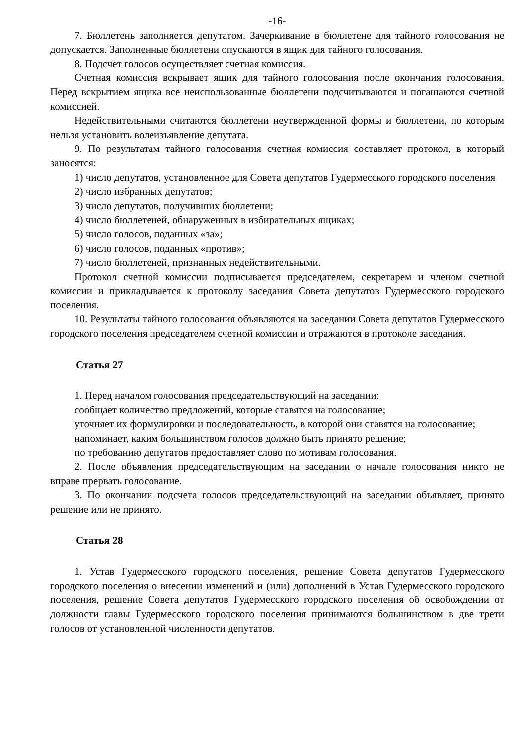-16-
7. Бюллетень заполняется депутатом. Зачеркивание в бюллетене для тайного голосования не допускается. Заполненные бюллетени опускаются в ящик для тайного голосования.
8. Подсчет голосов осуществляет счетная комиссия.
Счетная комиссия вскрывает ящик для тайного голосования после окончания голосования. Перед вскрытием ящика все неиспользованные бюллетени подсчитываются и погашаются счетной комиссией.
Недействительными считаются бюллетени неутвержденной формы и бюллетени, по которым нельзя установить волеизъявление депутата.
9. По результатам тайного голосования счетная комиссия составляет протокол, в который заносятся:
1) число депутатов, установленное для Совета депутатов Гудермесского городского поселения
2) число избранных депутатов;
3) число депутатов, получивших бюллетени;
4) число бюллетеней, обнаруженных в избирательных ящиках;
5) число голосов, поданных «за»;
6) число голосов, поданных «против»;
7) число бюллетеней, признанных недействительными.
Протокол счетной комиссии подписывается председателем, секретарем и членом счетной комиссии и прикладывается к протоколу заседания Совета депутатов Гудермесского городского поселения.
10. Результаты тайного голосования объявляются на заседании Совета депутатов Гудермесского городского поселения председателем счетной комиссии и отражаются в протоколе заседания.
Статья 27
1. Перед началом голосования председательствующий на заседании:
сообщает количество предложений, которые ставятся на голосование;
уточняет их формулировки и последовательность, в которой они ставятся на голосование;
напоминает, каким большинством голосов должно быть принято решение;
по требованию депутатов предоставляет слово по мотивам голосования.
2. После объявления председательствующим на заседании о начале голосования никто не вправе прервать голосование.
3. По окончании подсчета голосов председательствующий на заседании объявляет, принято решение или не принято.
Статья 28
1. Устав Гудермесского городского поселения, решение Совета депутатов Гудермесского городского поселения о внесении изменений и (или) дополнений в Устав Гудермесского городского поселения, решение Совета депутатов Гудермесского городского поселения об освобождении от должности главы Гудермесского городского поселения принимаются большинством в две трети голосов от установленной численности депутатов.